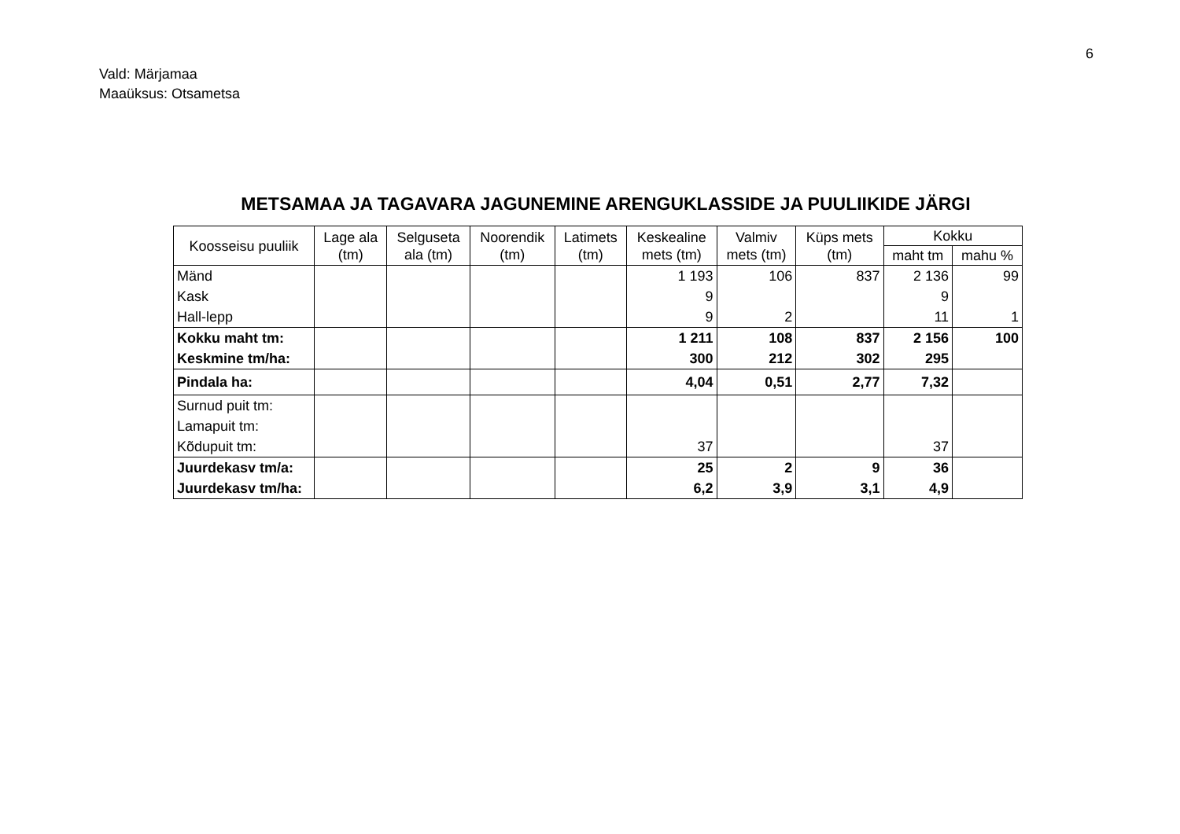6
Vald: Märjamaa
Maaüksus: Otsametsa
METSAMAA JA TAGAVARA JAGUNEMINE ARENGUKLASSIDE JA PUULIIKIDE JÄRGI
| Koosseisu puuliik | Lage ala (tm) | Selguseta ala (tm) | Noorendik (tm) | Latimets (tm) | Keskealine mets (tm) | Valmiv mets (tm) | Küps mets (tm) | Kokku | |
| --- | --- | --- | --- | --- | --- | --- | --- | --- | --- |
| | | | | | | | | maht tm | mahu % |
| Mänd | | | | | 1 193 | 106 | 837 | 2 136 | 99 |
| Kask | | | | | 9 | | | 9 | |
| Hall-lepp | | | | | 9 | 2 | | 11 | 1 |
| Kokku maht tm: | | | | | 1 211 | 108 | 837 | 2 156 | 100 |
| Keskmine tm/ha: | | | | | 300 | 212 | 302 | 295 | |
| Pindala ha: | | | | | 4,04 | 0,51 | 2,77 | 7,32 | |
| Surnud puit tm: | | | | | | | | | |
| Lamapuit tm: | | | | | | | | | |
| Kõdupuit tm: | | | | | 37 | | | 37 | |
| Juurdekasv tm/a: | | | | | 25 | 2 | 9 | 36 | |
| Juurdekasv tm/ha: | | | | | 6,2 | 3,9 | 3,1 | 4,9 | |